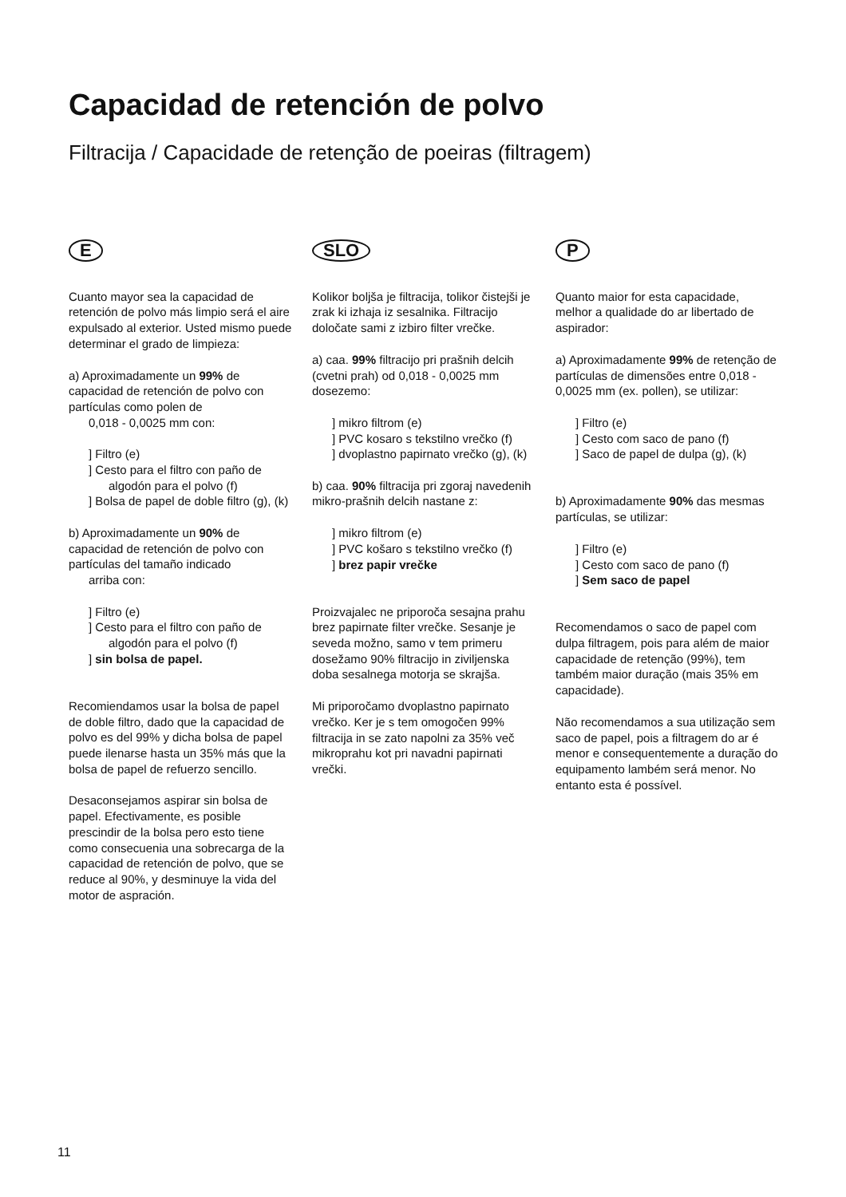Capacidad de retención de polvo
Filtracija / Capacidade de retenção de poeiras (filtragem)
E
Cuanto mayor sea la capacidad de retención de polvo más limpio será el aire expulsado al exterior. Usted mismo puede determinar el grado de limpieza:
a) Aproximadamente un 99% de capacidad de retención de polvo con partículas como polen de
0,018 - 0,0025 mm con:
] Filtro (e)
] Cesto para el filtro con paño de algodón para el polvo (f)
] Bolsa de papel de doble filtro (g), (k)
b) Aproximadamente un 90% de capacidad de retención de polvo con partículas del tamaño indicado
arriba con:
] Filtro (e)
] Cesto para el filtro con paño de algodón para el polvo (f)
] sin bolsa de papel.
Recomiendamos usar la bolsa de papel de doble filtro, dado que la capacidad de polvo es del 99% y dicha bolsa de papel puede ilenarse hasta un 35% más que la bolsa de papel de refuerzo sencillo.
Desaconsejamos aspirar sin bolsa de papel. Efectivamente, es posible prescindir de la bolsa pero esto tiene como consecuenia una sobrecarga de la capacidad de retención de polvo, que se reduce al 90%, y desminuye la vida del motor de aspración.
SLO
Kolikor boljša je filtracija, tolikor čistejši je zrak ki izhaja iz sesalnika. Filtracijo določate sami z izbiro filter vrečke.
a) caa. 99% filtracijo pri prašnih delcih (cvetni prah) od 0,018 - 0,0025 mm dosezemo:
] mikro filtrom (e)
] PVC kosaro s tekstilno vrečko (f)
] dvoplastno papirnato vrečko (g), (k)
b) caa. 90% filtracija pri zgoraj navedenih mikro-prašnih delcih nastane z:
] mikro filtrom (e)
] PVC košaro s tekstilno vrečko (f)
] brez papir vrečke
Proizvajalec ne priporoča sesajna prahu brez papirnate filter vrečke. Sesanje je seveda možno, samo v tem primeru dosežamo 90% filtracijo in ziviljenska doba sesalnega motorja se skrajša.
Mi priporočamo dvoplastno papirnato vrečko. Ker je s tem omogočen 99% filtracija in se zato napolni za 35% več mikroprahu kot pri navadni papirnati vrečki.
P
Quanto maior for esta capacidade, melhor a qualidade do ar libertado de aspirador:
a) Aproximadamente 99% de retenção de partículas de dimensões entre 0,018 - 0,0025 mm (ex. pollen), se utilizar:
] Filtro (e)
] Cesto com saco de pano (f)
] Saco de papel de dulpa (g), (k)
b) Aproximadamente 90% das mesmas partículas, se utilizar:
] Filtro (e)
] Cesto com saco de pano (f)
] Sem saco de papel
Recomendamos o saco de papel com dulpa filtragem, pois para além de maior capacidade de retenção (99%), tem também maior duração (mais 35% em capacidade).
Não recomendamos a sua utilização sem saco de papel, pois a filtragem do ar é menor e consequentemente a duração do equipamento lambém será menor. No entanto esta é possível.
11